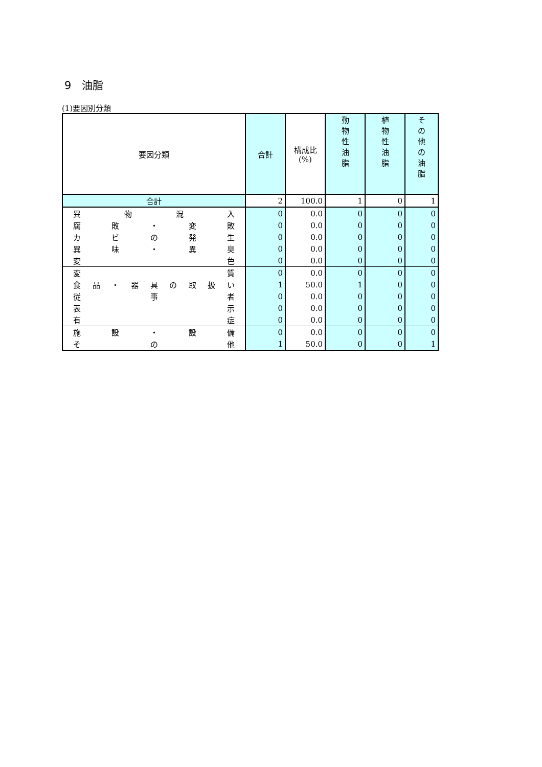9　油脂
(1)要因別分類
| 要因分類 | 合計 | 構成比 (%) | 動 物 性 油 脂 | 植 物 性 油 脂 | そ の 他 の 油 脂 |
| --- | --- | --- | --- | --- | --- |
| 合計 | 2 | 100.0 | 1 | 0 | 1 |
| 異 物 混 入 | 0 | 0.0 | 0 | 0 | 0 |
| 腐 敗 ・ 変 敗 | 0 | 0.0 | 0 | 0 | 0 |
| カ ビ の 発 生 | 0 | 0.0 | 0 | 0 | 0 |
| 異 味 ・ 異 臭 | 0 | 0.0 | 0 | 0 | 0 |
| 変 色 | 0 | 0.0 | 0 | 0 | 0 |
| 変 質 | 0 | 0.0 | 0 | 0 | 0 |
| 食 品 ・ 器 具 の 取 扱 い | 1 | 50.0 | 1 | 0 | 0 |
| 従 事 者 | 0 | 0.0 | 0 | 0 | 0 |
| 表 示 | 0 | 0.0 | 0 | 0 | 0 |
| 有 症 | 0 | 0.0 | 0 | 0 | 0 |
| 施 設 ・ 設 備 | 0 | 0.0 | 0 | 0 | 0 |
| そ の 他 | 1 | 50.0 | 0 | 0 | 1 |